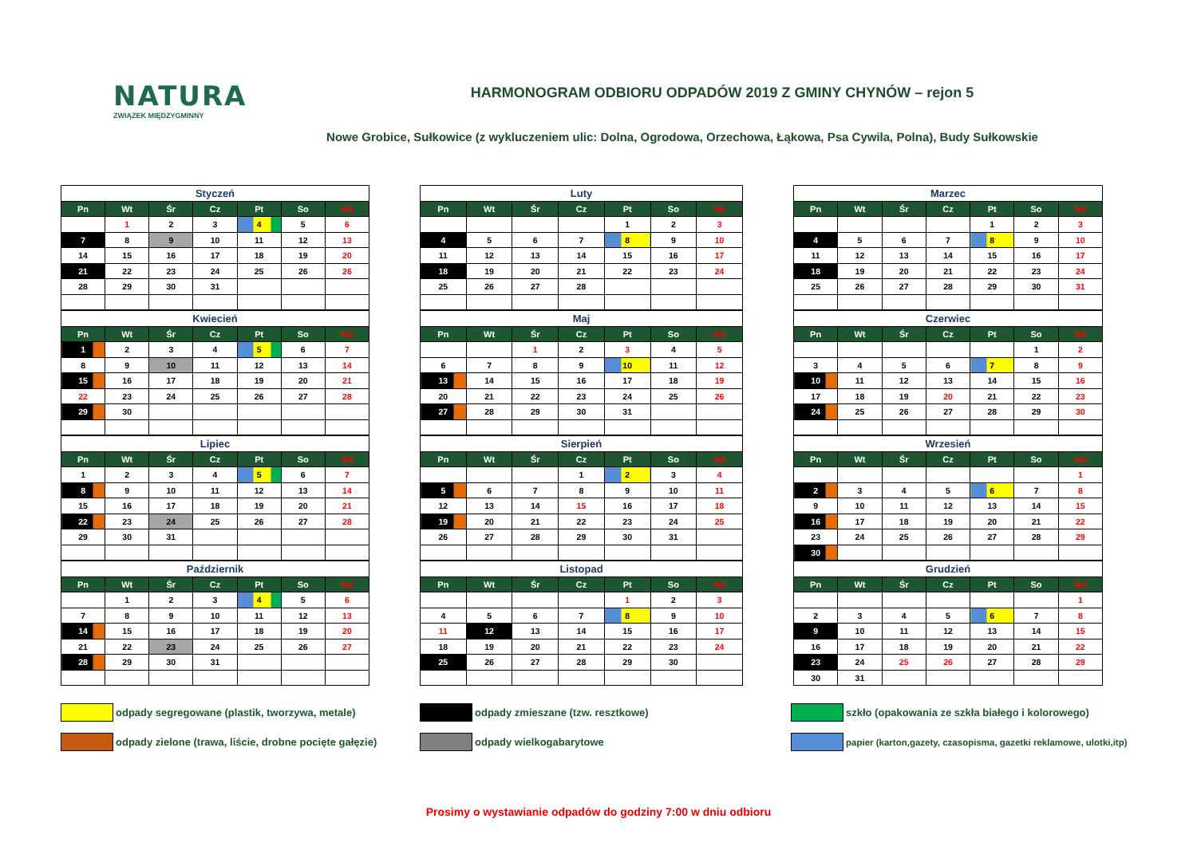NATURA
ZWIĄZEK MIĘDZYGMINNY
HARMONOGRAM ODBIORU ODPADÓW 2019 Z GMINY CHYNÓW – rejon 5
Nowe Grobice, Sułkowice (z wykluczeniem ulic: Dolna, Ogrodowa, Orzechowa, Łąkowa, Psa Cywila, Polna), Budy Sułkowskie
| Styczeń | | | | | | |
| --- | --- | --- | --- | --- | --- | --- |
| Pn | Wt | Śr | Cz | Pt | So | Nd |
| | 1 | 2 | 3 | 4 | 5 | 6 |
| 7 | 8 | 9 | 10 | 11 | 12 | 13 |
| 14 | 15 | 16 | 17 | 18 | 19 | 20 |
| 21 | 22 | 23 | 24 | 25 | 26 | 26 |
| 28 | 29 | 30 | 31 | | | |
| Luty | | | | | | |
| --- | --- | --- | --- | --- | --- | --- |
| Pn | Wt | Śr | Cz | Pt | So | Nd |
| | | | | 1 | 2 | 3 |
| 4 | 5 | 6 | 7 | 8 | 9 | 10 |
| 11 | 12 | 13 | 14 | 15 | 16 | 17 |
| 18 | 19 | 20 | 21 | 22 | 23 | 24 |
| 25 | 26 | 27 | 28 | | | |
| Marzec | | | | | | |
| --- | --- | --- | --- | --- | --- | --- |
| Pn | Wt | Śr | Cz | Pt | So | Nd |
| | | | | 1 | 2 | 3 |
| 4 | 5 | 6 | 7 | 8 | 9 | 10 |
| 11 | 12 | 13 | 14 | 15 | 16 | 17 |
| 18 | 19 | 20 | 21 | 22 | 23 | 24 |
| 25 | 26 | 27 | 28 | 29 | 30 | 31 |
| Kwiecień | | | | | | |
| --- | --- | --- | --- | --- | --- | --- |
| Pn | Wt | Śr | Cz | Pt | So | Nd |
| 1 | 2 | 3 | 4 | 5 | 6 | 7 |
| 8 | 9 | 10 | 11 | 12 | 13 | 14 |
| 15 | 16 | 17 | 18 | 19 | 20 | 21 |
| 22 | 23 | 24 | 25 | 26 | 27 | 28 |
| 29 | 30 | | | | | |
| Maj | | | | | | |
| --- | --- | --- | --- | --- | --- | --- |
| Pn | Wt | Śr | Cz | Pt | So | Nd |
| | | 1 | 2 | 3 | 4 | 5 |
| 6 | 7 | 8 | 9 | 10 | 11 | 12 |
| 13 | 14 | 15 | 16 | 17 | 18 | 19 |
| 20 | 21 | 22 | 23 | 24 | 25 | 26 |
| 27 | 28 | 29 | 30 | 31 | | |
| Czerwiec | | | | | | |
| --- | --- | --- | --- | --- | --- | --- |
| Pn | Wt | Śr | Cz | Pt | So | Nd |
| | | | | | 1 | 2 |
| 3 | 4 | 5 | 6 | 7 | 8 | 9 |
| 10 | 11 | 12 | 13 | 14 | 15 | 16 |
| 17 | 18 | 19 | 20 | 21 | 22 | 23 |
| 24 | 25 | 26 | 27 | 28 | 29 | 30 |
| Lipiec | | | | | | |
| --- | --- | --- | --- | --- | --- | --- |
| Pn | Wt | Śr | Cz | Pt | So | Nd |
| 1 | 2 | 3 | 4 | 5 | 6 | 7 |
| 8 | 9 | 10 | 11 | 12 | 13 | 14 |
| 15 | 16 | 17 | 18 | 19 | 20 | 21 |
| 22 | 23 | 24 | 25 | 26 | 27 | 28 |
| 29 | 30 | 31 | | | | |
| Sierpień | | | | | | |
| --- | --- | --- | --- | --- | --- | --- |
| Pn | Wt | Śr | Cz | Pt | So | Nd |
| | | | 1 | 2 | 3 | 4 |
| 5 | 6 | 7 | 8 | 9 | 10 | 11 |
| 12 | 13 | 14 | 15 | 16 | 17 | 18 |
| 19 | 20 | 21 | 22 | 23 | 24 | 25 |
| 26 | 27 | 28 | 29 | 30 | 31 | |
| Wrzesień | | | | | | |
| --- | --- | --- | --- | --- | --- | --- |
| Pn | Wt | Śr | Cz | Pt | So | Nd |
| | | | | | | 1 |
| 2 | 3 | 4 | 5 | 6 | 7 | 8 |
| 9 | 10 | 11 | 12 | 13 | 14 | 15 |
| 16 | 17 | 18 | 19 | 20 | 21 | 22 |
| 23 | 24 | 25 | 26 | 27 | 28 | 29 |
| 30 | | | | | | |
| Październik | | | | | | |
| --- | --- | --- | --- | --- | --- | --- |
| Pn | Wt | Śr | Cz | Pt | So | Nd |
| | 1 | 2 | 3 | 4 | 5 | 6 |
| 7 | 8 | 9 | 10 | 11 | 12 | 13 |
| 14 | 15 | 16 | 17 | 18 | 19 | 20 |
| 21 | 22 | 23 | 24 | 25 | 26 | 27 |
| 28 | 29 | 30 | 31 | | | |
| Listopad | | | | | | |
| --- | --- | --- | --- | --- | --- | --- |
| Pn | Wt | Śr | Cz | Pt | So | Nd |
| | | | | 1 | 2 | 3 |
| 4 | 5 | 6 | 7 | 8 | 9 | 10 |
| 11 | 12 | 13 | 14 | 15 | 16 | 17 |
| 18 | 19 | 20 | 21 | 22 | 23 | 24 |
| 25 | 26 | 27 | 28 | 29 | 30 | |
| Grudzień | | | | | | |
| --- | --- | --- | --- | --- | --- | --- |
| Pn | Wt | Śr | Cz | Pt | So | Nd |
| | | | | | | 1 |
| 2 | 3 | 4 | 5 | 6 | 7 | 8 |
| 9 | 10 | 11 | 12 | 13 | 14 | 15 |
| 16 | 17 | 18 | 19 | 20 | 21 | 22 |
| 23 | 24 | 25 | 26 | 27 | 28 | 29 |
| 30 | 31 | | | | | |
odpady segregowane (plastik, tworzywa, metale)
odpady zmieszane (tzw. resztkowe)
szkło (opakowania ze szkła białego i kolorowego)
odpady zielone (trawa, liście, drobne pocięte gałęzie)
odpady wielkogabarytowe
papier (karton,gazety, czasopisma, gazetki reklamowe, ulotki,itp)
Prosimy o wystawianie odpadów do godziny 7:00 w dniu odbioru